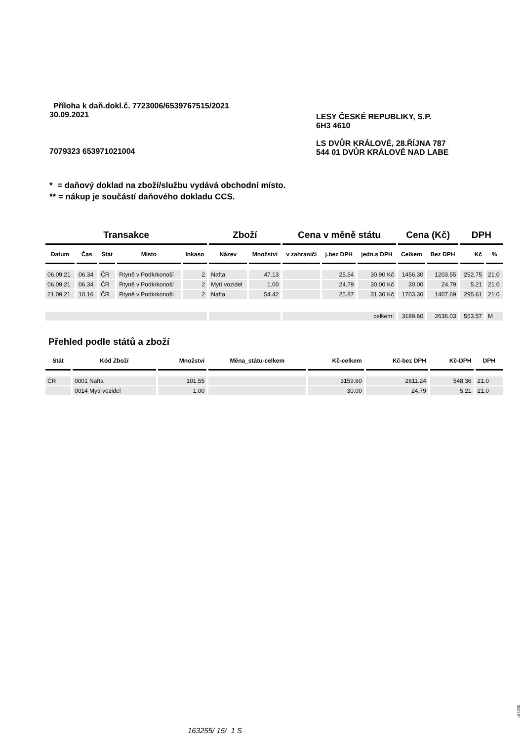Příloha k daň.dokl.č. 7723006/6539767515/2021
30.09.2021
LESY ČESKÉ REPUBLIKY, S.P.
6H3 4610
LS DVŮR KRÁLOVÉ, 28.ŘÍJNA 787
544 01 DVŮR KRÁLOVÉ NAD LABE
7079323 653971021004
* = daňový doklad na zboží/službu vydává obchodní místo.
** = nákup je součástí daňového dokladu CCS.
| Transakce | | | | | Zboží | | Cena v měně státu | | | Cena (Kč) | | DPH | |
| --- | --- | --- | --- | --- | --- | --- | --- | --- | --- | --- | --- | --- | --- |
| Datum | Čas | Stát | Místo | Inkaso | Název | Množství | v zahraničí | j.bez DPH | jedn.s DPH | Celkem | Bez DPH | Kč | % |
| 06.09.21 | 06.34 | ČR | Rtyně v Podkrkonoší | 2 | Nafta | 47.13 | | 25.54 | 30.90 Kč | 1456.30 | 1203.55 | 252.75 | 21.0 |
| 06.09.21 | 06.34 | ČR | Rtyně v Podkrkonoší | 2 | Mytí vozidel | 1.00 | | 24.79 | 30.00 Kč | 30.00 | 24.79 | 5.21 | 21.0 |
| 21.09.21 | 10.16 | ČR | Rtyně v Podkrkonoší | 2 | Nafta | 54.42 | | 25.87 | 31.30 Kč | 1703.30 | 1407.69 | 295.61 | 21.0 |
| | | | | | | | celkem: | | | 3189.60 | 2636.03 | 553.57 | M |
Přehled podle států a zboží
| Stát | Kód Zboží | Množství | Měna_státu-celkem | Kč-celkem | Kč-bez DPH | Kč-DPH | DPH |
| --- | --- | --- | --- | --- | --- | --- | --- |
| ČR | 0001 Nafta | 101.55 | | 3159.60 | 2611.24 | 548.36 | 21.0 |
| | 0014 Mytí vozidel | 1.00 | | 30.00 | 24.79 | 5.21 | 21.0 |
163255/ 15/ 1 S
163255